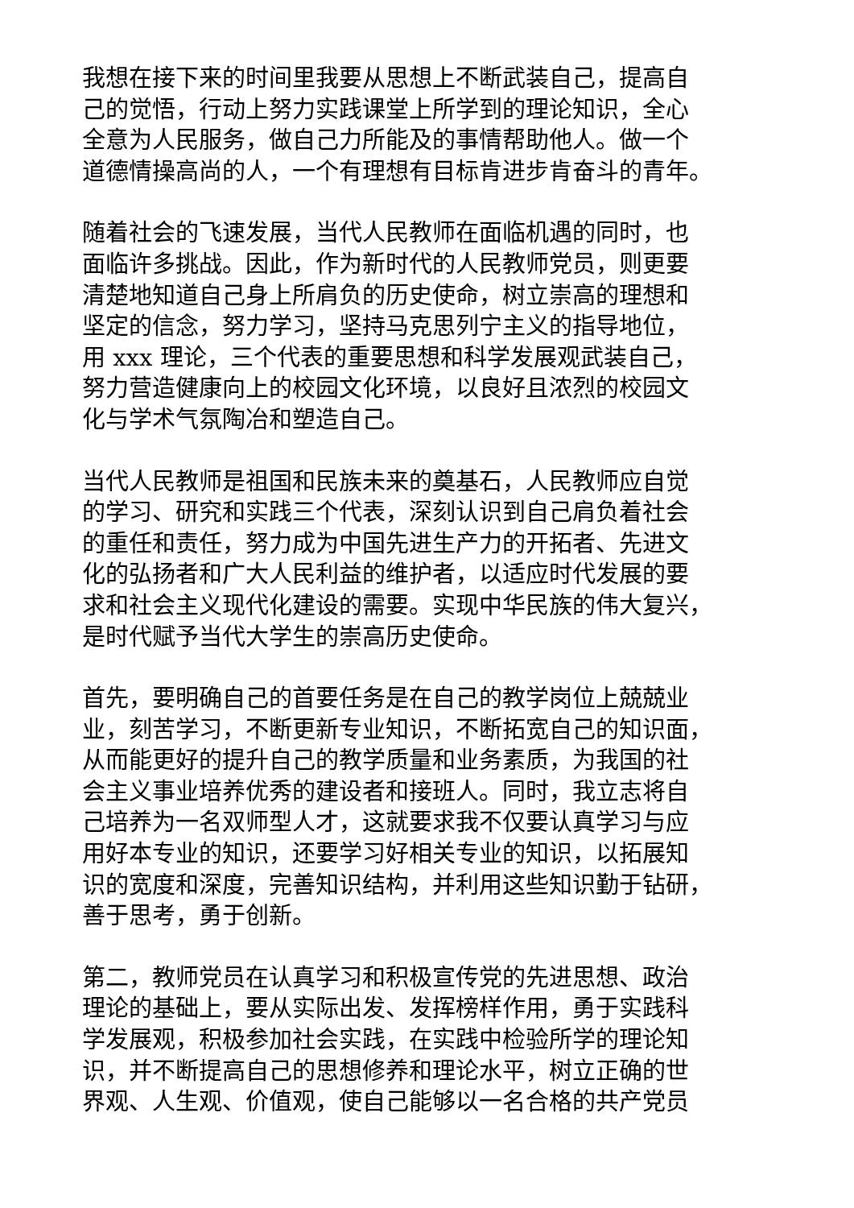我想在接下来的时间里我要从思想上不断武装自己，提高自
己的觉悟，行动上努力实践课堂上所学到的理论知识，全心
全意为人民服务，做自己力所能及的事情帮助他人。做一个
道德情操高尚的人，一个有理想有目标肯进步肯奋斗的青年。
随着社会的飞速发展，当代人民教师在面临机遇的同时，也
面临许多挑战。因此，作为新时代的人民教师党员，则更要
清楚地知道自己身上所肩负的历史使命，树立崇高的理想和
坚定的信念，努力学习，坚持马克思列宁主义的指导地位，
用 xxx 理论，三个代表的重要思想和科学发展观武装自己，
努力营造健康向上的校园文化环境，以良好且浓烈的校园文
化与学术气氛陶冶和塑造自己。
当代人民教师是祖国和民族未来的奠基石，人民教师应自觉
的学习、研究和实践三个代表，深刻认识到自己肩负着社会
的重任和责任，努力成为中国先进生产力的开拓者、先进文
化的弘扬者和广大人民利益的维护者，以适应时代发展的要
求和社会主义现代化建设的需要。实现中华民族的伟大复兴，
是时代赋予当代大学生的崇高历史使命。
首先，要明确自己的首要任务是在自己的教学岗位上兢兢业
业，刻苦学习，不断更新专业知识，不断拓宽自己的知识面，
从而能更好的提升自己的教学质量和业务素质，为我国的社
会主义事业培养优秀的建设者和接班人。同时，我立志将自
己培养为一名双师型人才，这就要求我不仅要认真学习与应
用好本专业的知识，还要学习好相关专业的知识，以拓展知
识的宽度和深度，完善知识结构，并利用这些知识勤于钻研，
善于思考，勇于创新。
第二，教师党员在认真学习和积极宣传党的先进思想、政治
理论的基础上，要从实际出发、发挥榜样作用，勇于实践科
学发展观，积极参加社会实践，在实践中检验所学的理论知
识，并不断提高自己的思想修养和理论水平，树立正确的世
界观、人生观、价值观，使自己能够以一名合格的共产党员